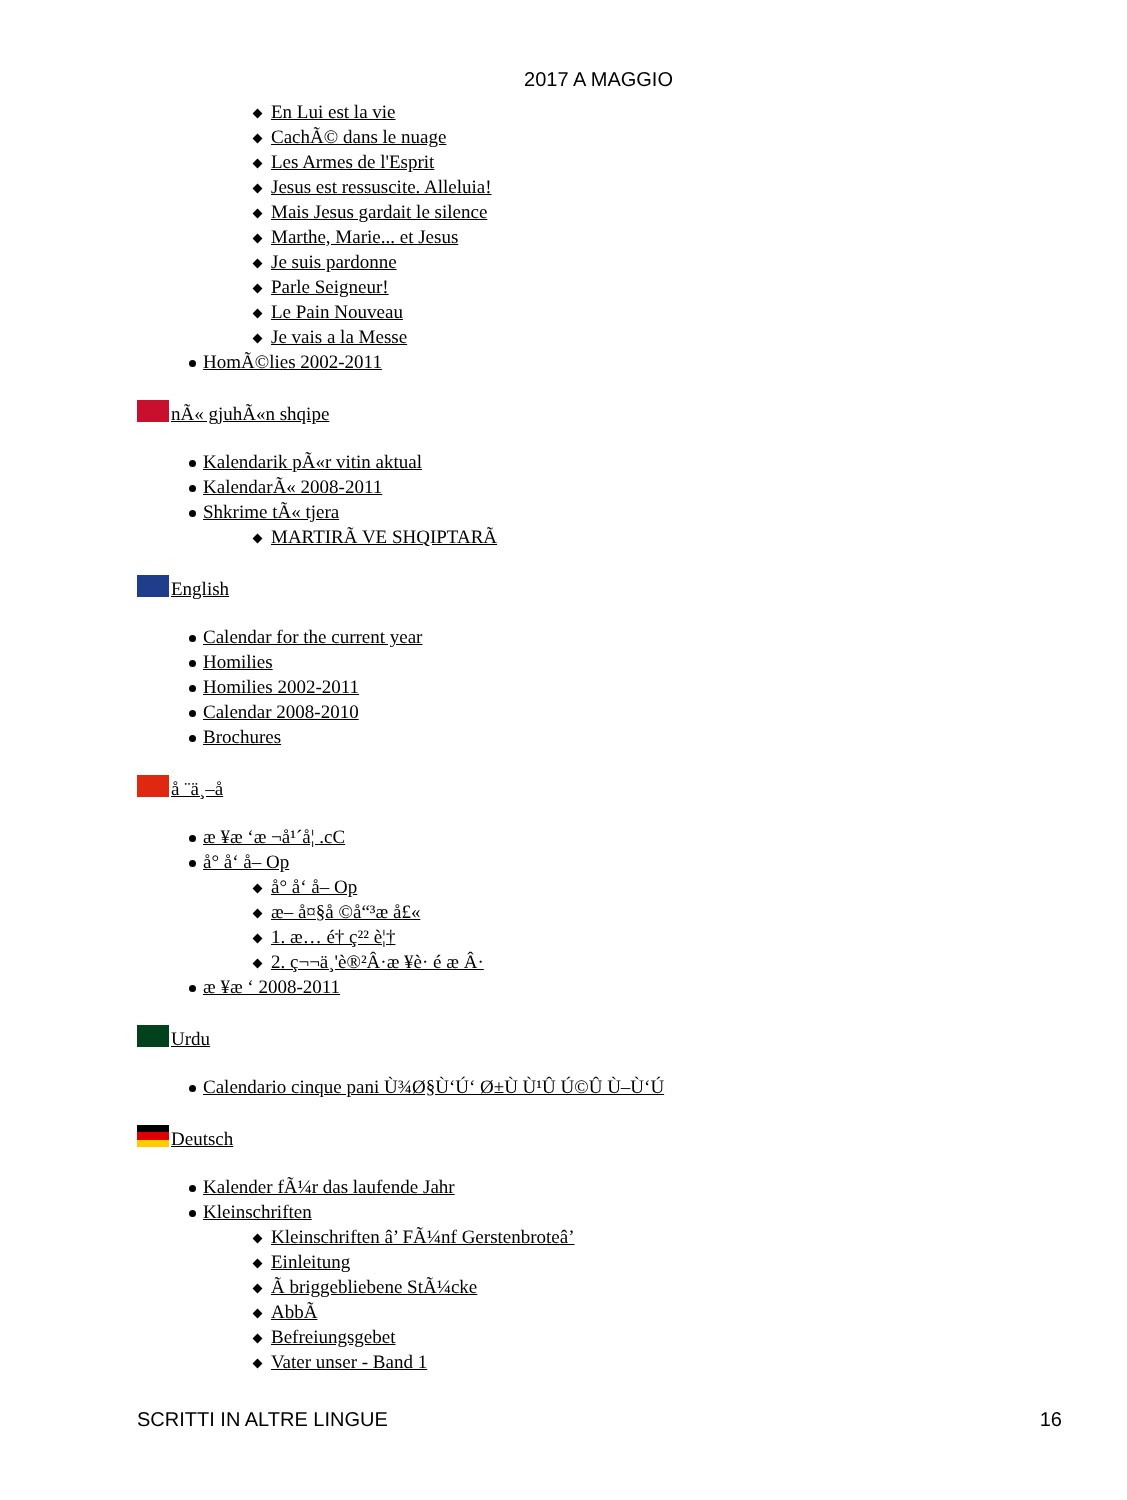2017 A MAGGIO
En Lui est la vie
CachÃ© dans le nuage
Les Armes de l'Esprit
Jesus est ressuscite. Alleluia!
Mais Jesus gardait le silence
Marthe, Marie... et Jesus
Je suis pardonne
Parle Seigneur!
Le Pain Nouveau
Je vais a la Messe
HomÃ©lies 2002-2011
nÃ« gjuhÃ«n shqipe
Kalendarik pÃ«r vitin aktual
KalendarÃ« 2008-2011
Shkrime tÃ« tjera
MARTIRÃ VE SHQIPTARÃ
English
Calendar for the current year
Homilies
Homilies 2002-2011
Calendar 2008-2010
Brochures
å ¨ä¸–å
æ ¥æ ‘æ ¬å¹´å¦ .cC
å° å‘ å– Op
å° å‘ å– Op
æ– å¤§å ©å“³æ å£«
1. æ… é† ç²² è¦†
2. ç¬¬ä¸'è®²Â·æ ¥è· é æ Â·
æ ¥æ ‘ 2008-2011
Urdu
Calendario cinque pani Ù¾Ø§Ù‘Ú‘ Ø±Ù Ù¹Û Ú©Û Ù–Ù‘Ú
Deutsch
Kalender fÃ¼r das laufende Jahr
Kleinschriften
Kleinschriften â’ FÃ¼nf Gerstenbroteâ’
Einleitung
Ã briggebliebene StÃ¼cke
AbbÃ
Befreiungsgebet
Vater unser - Band 1
SCRITTI IN ALTRE LINGUE 16